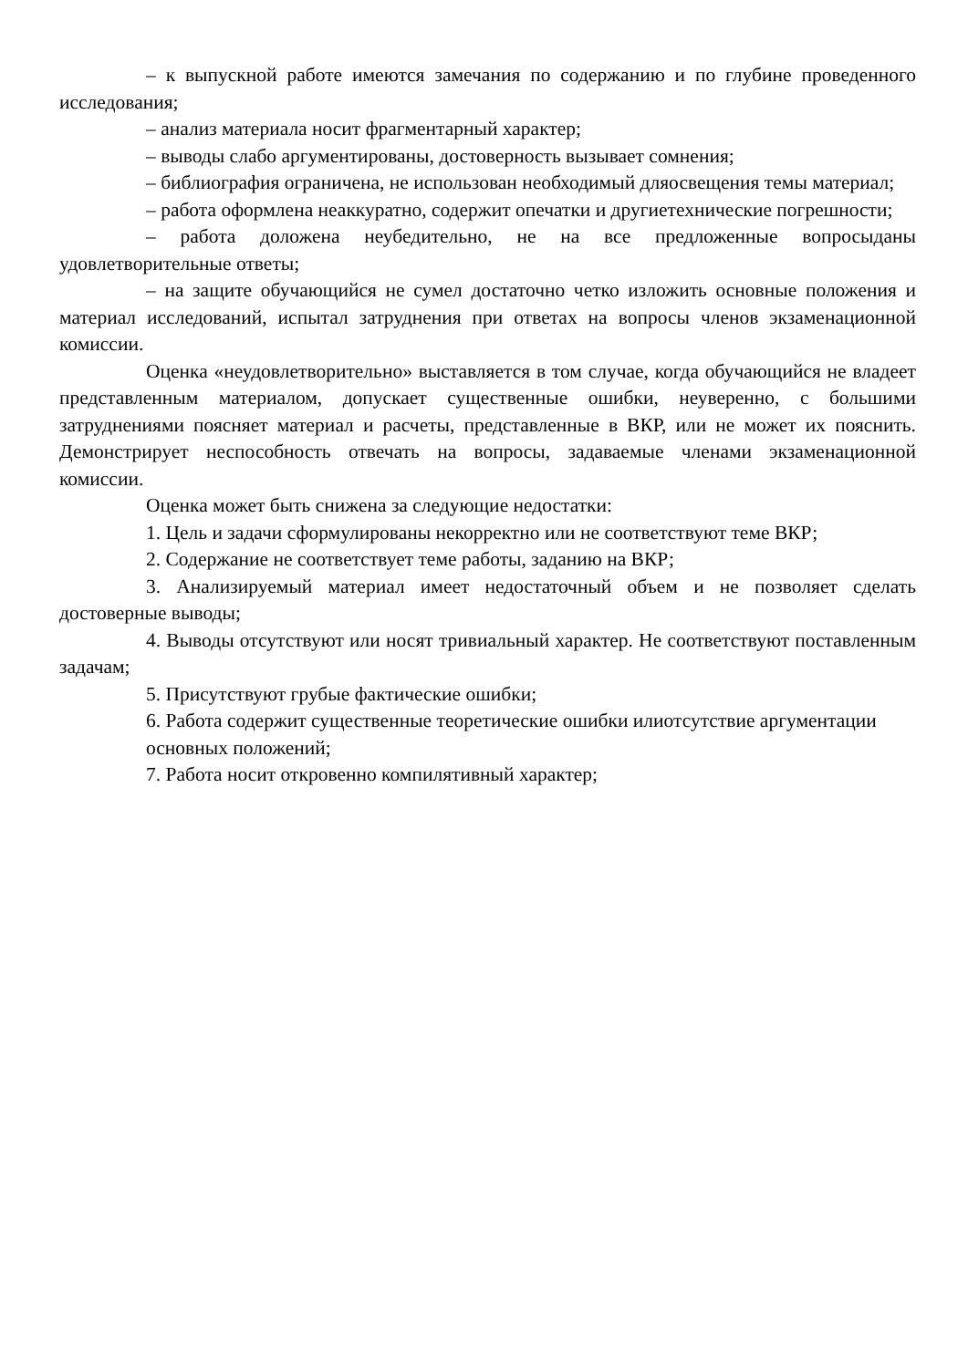– к выпускной работе имеются замечания по содержанию и по глубине проведенного исследования;
– анализ материала носит фрагментарный характер;
– выводы слабо аргументированы, достоверность вызывает сомнения;
– библиография ограничена, не использован необходимый дляосвещения темы материал;
– работа оформлена неаккуратно, содержит опечатки и другиетехнические погрешности;
– работа доложена неубедительно, не на все предложенные вопросыданы удовлетворительные ответы;
– на защите обучающийся не сумел достаточно четко изложить основные положения и материал исследований, испытал затруднения при ответах на вопросы членов экзаменационной комиссии.
Оценка «неудовлетворительно» выставляется в том случае, когда обучающийся не владеет представленным материалом, допускает существенные ошибки, неуверенно, с большими затруднениями поясняет материал и расчеты, представленные в ВКР, или не может их пояснить. Демонстрирует неспособность отвечать на вопросы, задаваемые членами экзаменационной комиссии.
Оценка может быть снижена за следующие недостатки:
1. Цель и задачи сформулированы некорректно или не соответствуют теме ВКР;
2. Содержание не соответствует теме работы, заданию на ВКР;
3. Анализируемый материал имеет недостаточный объем и не позволяет сделать достоверные выводы;
4. Выводы отсутствуют или носят тривиальный характер. Не соответствуют поставленным задачам;
5. Присутствуют грубые фактические ошибки;
6. Работа содержит существенные теоретические ошибки илиотсутствие аргументации основных положений;
7. Работа носит откровенно компилятивный характер;